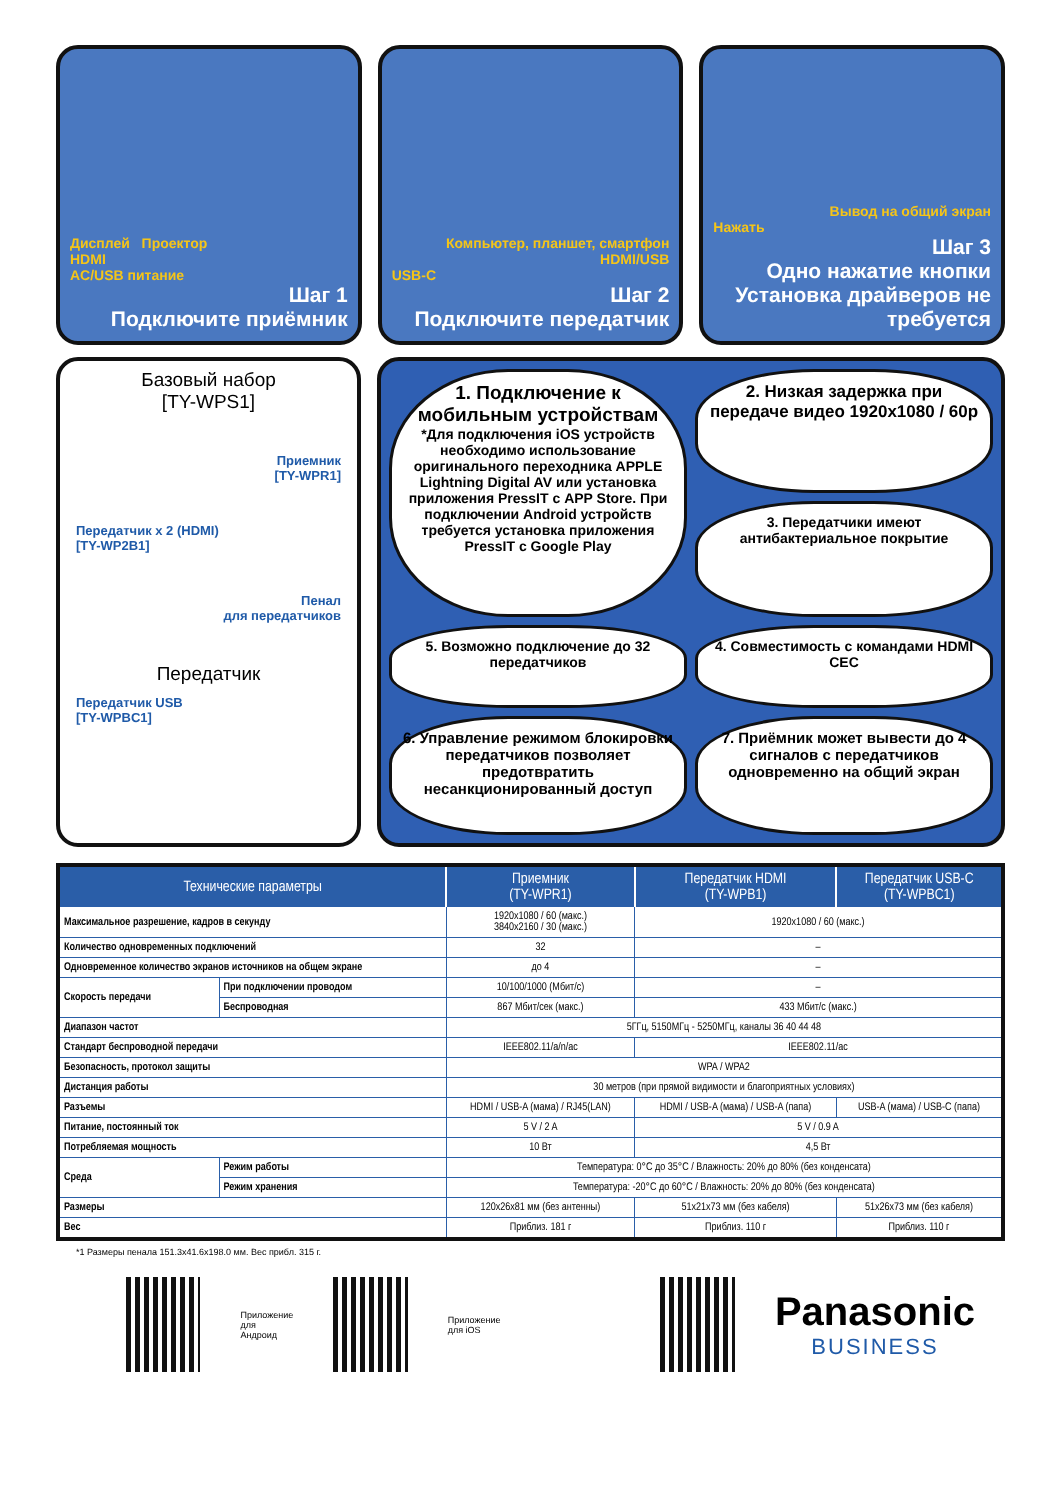Дисплей Проектор
HDMI
AC/USB питание
Шаг 1
Подключите приёмник
Компьютер, планшет, смартфон
HDMI/USB
USB-C
Шаг 2
Подключите передатчик
Вывод на общий экран
Нажать
Шаг 3
Одно нажатие кнопки
Установка драйверов не требуется
Базовый набор
[TY-WPS1]
Приемник
[TY-WPR1]
Передатчик x 2 (HDMI)
[TY-WP2B1]
Пенал
для передатчиков
Передатчик
Передатчик USB
[TY-WPBC1]
1. Подключение к мобильным устройствам
*Для подключения iOS устройств необходимо использование оригинального переходника APPLE Lightning Digital AV или установка приложения PressIT с APP Store. При подключении Android устройств требуется установка приложения PressIT с Google Play
2. Низкая задержка при передаче видео 1920x1080 / 60p
3. Передатчики имеют антибактериальное покрытие
5. Возможно подключение до 32 передатчиков
4. Совместимость с командами HDMI CEC
6. Управление режимом блокировки передатчиков позволяет предотвратить несанкционированный доступ
7. Приёмник может вывести до 4 сигналов с передатчиков одновременно на общий экран
| Технические параметры | | Приемник (TY-WPR1) | Передатчик HDMI (TY-WPB1) | Передатчик USB-C (TY-WPBC1) |
| --- | --- | --- | --- | --- |
| Максимальное разрешение, кадров в секунду | | 1920x1080 / 60 (макс.) 3840x2160 / 30 (макс.) | 1920x1080 / 60 (макс.) | |
| Количество одновременных подключений | | 32 | – | |
| Одновременное количество экранов источников на общем экране | | до 4 | – | |
| Скорость передачи | При подключении проводом | 10/100/1000 (Мбит/с) | – | |
| | Беспроводная | 867 Мбит/сек (макс.) | 433 Мбит/с (макс.) | |
| Диапазон частот | | 5ГГц, 5150МГц - 5250МГц, каналы 36 40 44 48 | | |
| Стандарт беспроводной передачи | | IEEE802.11/a/n/ac | IEEE802.11/ac | |
| Безопасность, протокол защиты | | WPA / WPA2 | | |
| Дистанция работы | | 30 метров (при прямой видимости и благоприятных условиях) | | |
| Разъемы | | HDMI / USB-A (мама) / RJ45(LAN) | HDMI / USB-A (мама) / USB-A (папа) | USB-A (мама) / USB-C (папа) |
| Питание, постоянный ток | | 5 V / 2 A | 5 V / 0.9 A | |
| Потребляемая мощность | | 10 Вт | 4,5 Вт | |
| Среда | Режим работы | Температура: 0°C до 35°C / Влажность: 20% до 80% (без конденсата) | | |
| | Режим хранения | Температура: -20°C до 60°C / Влажность: 20% до 80% (без конденсата) | | |
| Размеры | | 120x26x81 мм (без антенны) | 51x21x73 мм (без кабеля) | 51x26x73 мм (без кабеля) |
| Вес | | Приблиз. 181 г | Приблиз. 110 г | Приблиз. 110 г |
*1 Размеры пенала 151.3x41.6x198.0 мм. Вес прибл. 315 г.
Приложение
для Андроид
Приложение
для iOS
Panasonic
BUSINESS